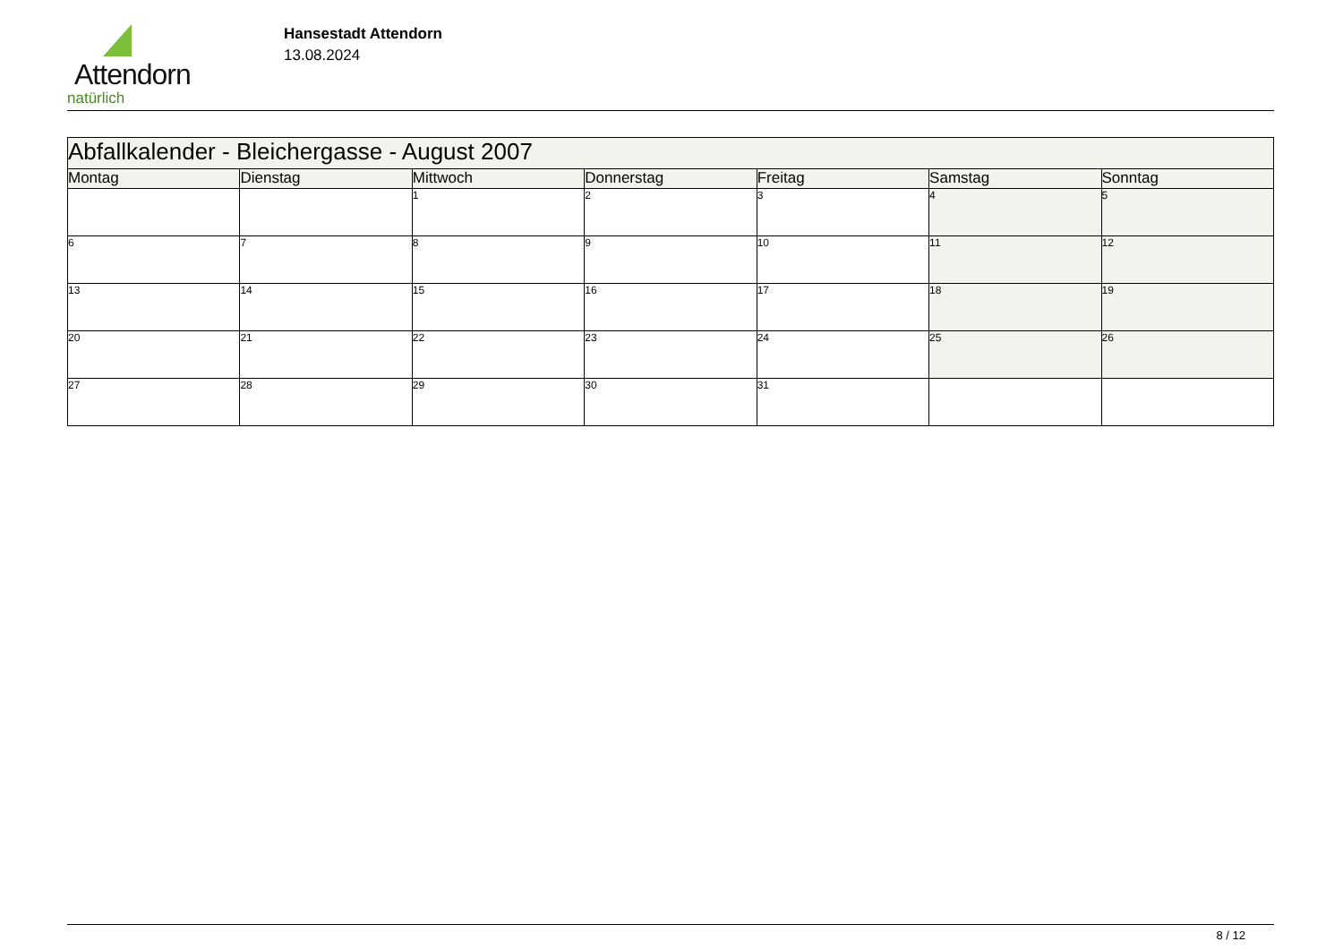Attendorn
natürlich
Hansestadt Attendorn
13.08.2024
| Abfallkalender - Bleichergasse - August 2007 | | | | | | |
| Montag | Dienstag | Mittwoch | Donnerstag | Freitag | Samstag | Sonntag |
| | | 1 | 2 | 3 | 4 | 5 |
| 6 | 7 | 8 | 9 | 10 | 11 | 12 |
| 13 | 14 | 15 | 16 | 17 | 18 | 19 |
| 20 | 21 | 22 | 23 | 24 | 25 | 26 |
| 27 | 28 | 29 | 30 | 31 | | |
8 / 12